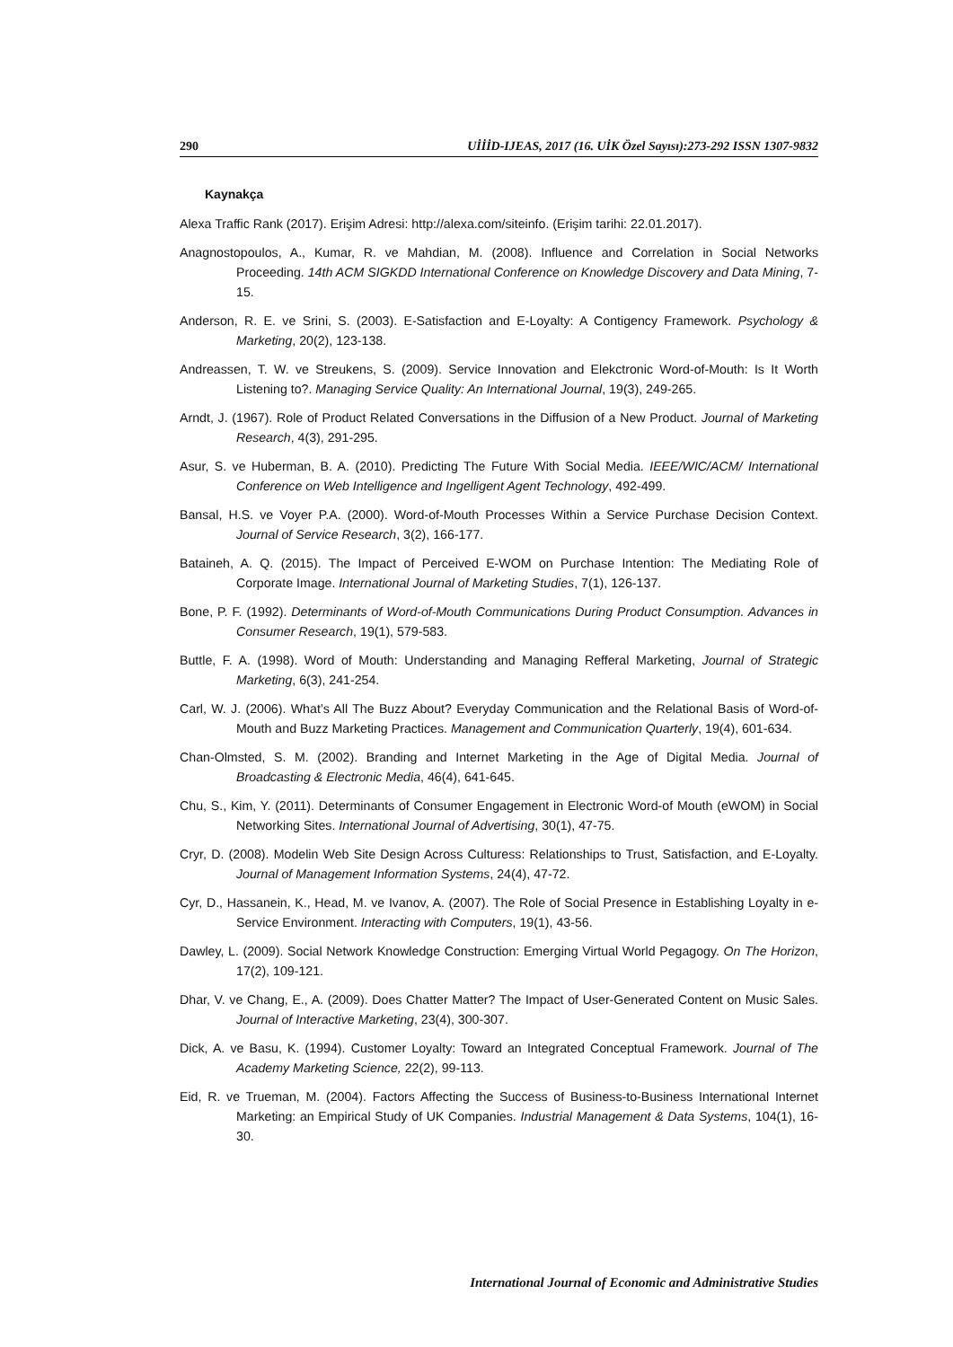290 UİİİD-IJEAS, 2017 (16. UİK Özel Sayısı):273-292 ISSN 1307-9832
Kaynakça
Alexa Traffic Rank (2017). Erişim Adresi: http://alexa.com/siteinfo. (Erişim tarihi: 22.01.2017).
Anagnostopoulos, A., Kumar, R. ve Mahdian, M. (2008). Influence and Correlation in Social Networks Proceeding. 14th ACM SIGKDD International Conference on Knowledge Discovery and Data Mining, 7-15.
Anderson, R. E. ve Srini, S. (2003). E-Satisfaction and E-Loyalty: A Contigency Framework. Psychology & Marketing, 20(2), 123-138.
Andreassen, T. W. ve Streukens, S. (2009). Service Innovation and Elekctronic Word-of-Mouth: Is It Worth Listening to?. Managing Service Quality: An International Journal, 19(3), 249-265.
Arndt, J. (1967). Role of Product Related Conversations in the Diffusion of a New Product. Journal of Marketing Research, 4(3), 291-295.
Asur, S. ve Huberman, B. A. (2010). Predicting The Future With Social Media. IEEE/WIC/ACM/ International Conference on Web Intelligence and Ingelligent Agent Technology, 492-499.
Bansal, H.S. ve Voyer P.A. (2000). Word-of-Mouth Processes Within a Service Purchase Decision Context. Journal of Service Research, 3(2), 166-177.
Bataineh, A. Q. (2015). The Impact of Perceived E-WOM on Purchase Intention: The Mediating Role of Corporate Image. International Journal of Marketing Studies, 7(1), 126-137.
Bone, P. F. (1992). Determinants of Word-of-Mouth Communications During Product Consumption. Advances in Consumer Research, 19(1), 579-583.
Buttle, F. A. (1998). Word of Mouth: Understanding and Managing Refferal Marketing, Journal of Strategic Marketing, 6(3), 241-254.
Carl, W. J. (2006). What’s All The Buzz About? Everyday Communication and the Relational Basis of Word-of-Mouth and Buzz Marketing Practices. Management and Communication Quarterly, 19(4), 601-634.
Chan-Olmsted, S. M. (2002). Branding and Internet Marketing in the Age of Digital Media. Journal of Broadcasting & Electronic Media, 46(4), 641-645.
Chu, S., Kim, Y. (2011). Determinants of Consumer Engagement in Electronic Word-of Mouth (eWOM) in Social Networking Sites. International Journal of Advertising, 30(1), 47-75.
Cryr, D. (2008). Modelin Web Site Design Across Culturess: Relationships to Trust, Satisfaction, and E-Loyalty. Journal of Management Information Systems, 24(4), 47-72.
Cyr, D., Hassanein, K., Head, M. ve Ivanov, A. (2007). The Role of Social Presence in Establishing Loyalty in e-Service Environment. Interacting with Computers, 19(1), 43-56.
Dawley, L. (2009). Social Network Knowledge Construction: Emerging Virtual World Pegagogy. On The Horizon, 17(2), 109-121.
Dhar, V. ve Chang, E., A. (2009). Does Chatter Matter? The Impact of User-Generated Content on Music Sales. Journal of Interactive Marketing, 23(4), 300-307.
Dick, A. ve Basu, K. (1994). Customer Loyalty: Toward an Integrated Conceptual Framework. Journal of The Academy Marketing Science, 22(2), 99-113.
Eid, R. ve Trueman, M. (2004). Factors Affecting the Success of Business-to-Business International Internet Marketing: an Empirical Study of UK Companies. Industrial Management & Data Systems, 104(1), 16-30.
International Journal of Economic and Administrative Studies